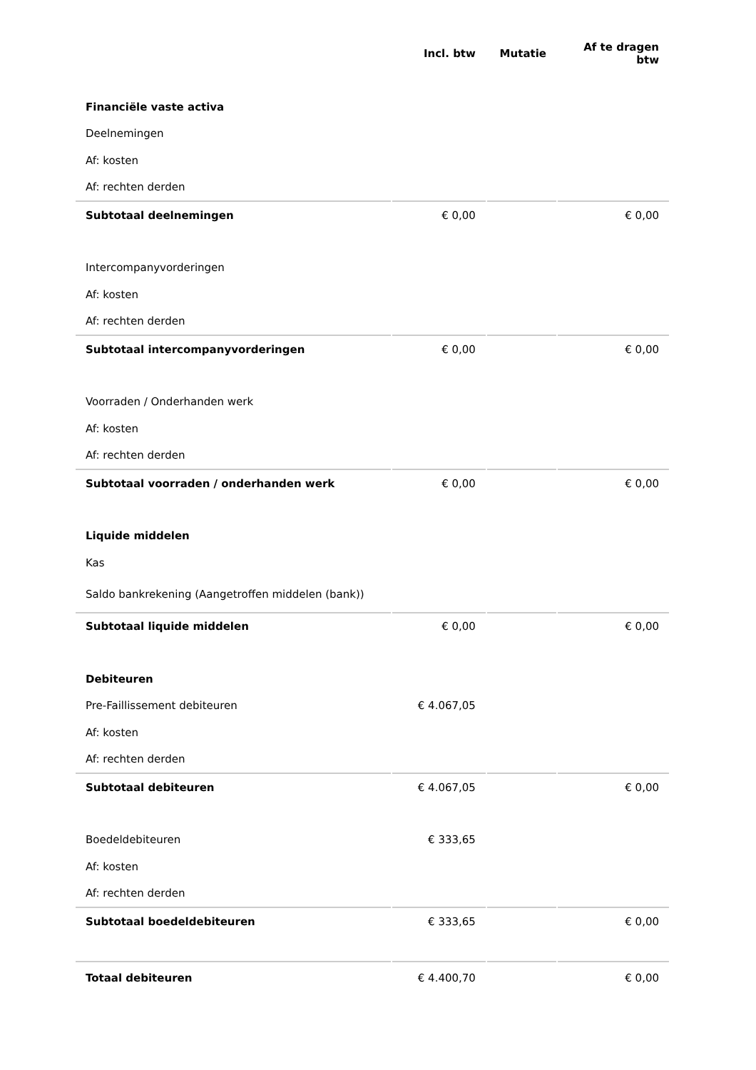| | Incl. btw | Mutatie | Af te dragen btw |
| --- | --- | --- | --- |
| Financiële vaste activa | | | |
| Deelnemingen | | | |
| Af: kosten | | | |
| Af: rechten derden | | | |
| Subtotaal deelnemingen | € 0,00 | | € 0,00 |
| Intercompanyvorderingen | | | |
| Af: kosten | | | |
| Af: rechten derden | | | |
| Subtotaal intercompanyvorderingen | € 0,00 | | € 0,00 |
| Voorraden / Onderhanden werk | | | |
| Af: kosten | | | |
| Af: rechten derden | | | |
| Subtotaal voorraden / onderhanden werk | € 0,00 | | € 0,00 |
| Liquide middelen | | | |
| Kas | | | |
| Saldo bankrekening (Aangetroffen middelen (bank)) | | | |
| Subtotaal liquide middelen | € 0,00 | | € 0,00 |
| Debiteuren | | | |
| Pre-Faillissement debiteuren | € 4.067,05 | | |
| Af: kosten | | | |
| Af: rechten derden | | | |
| Subtotaal debiteuren | € 4.067,05 | | € 0,00 |
| Boedeldebiteuren | € 333,65 | | |
| Af: kosten | | | |
| Af: rechten derden | | | |
| Subtotaal boedeldebiteuren | € 333,65 | | € 0,00 |
| Totaal debiteuren | € 4.400,70 | | € 0,00 |